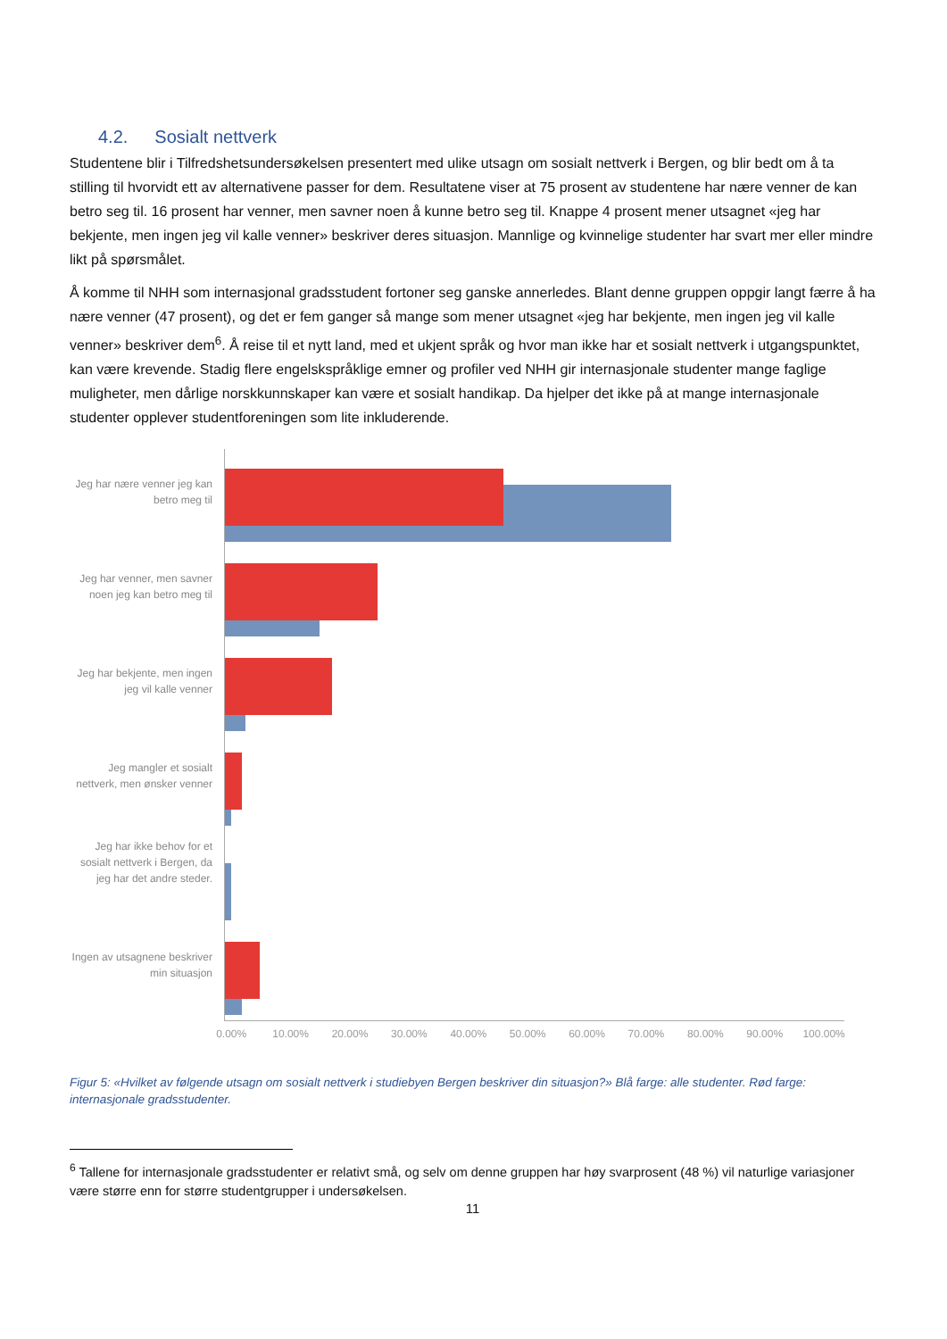4.2. Sosialt nettverk
Studentene blir i Tilfredshetsundersøkelsen presentert med ulike utsagn om sosialt nettverk i Bergen, og blir bedt om å ta stilling til hvorvidt ett av alternativene passer for dem. Resultatene viser at 75 prosent av studentene har nære venner de kan betro seg til. 16 prosent har venner, men savner noen å kunne betro seg til. Knappe 4 prosent mener utsagnet «jeg har bekjente, men ingen jeg vil kalle venner» beskriver deres situasjon. Mannlige og kvinnelige studenter har svart mer eller mindre likt på spørsmålet.
Å komme til NHH som internasjonal gradsstudent fortoner seg ganske annerledes. Blant denne gruppen oppgir langt færre å ha nære venner (47 prosent), og det er fem ganger så mange som mener utsagnet «jeg har bekjente, men ingen jeg vil kalle venner» beskriver dem<sup>6</sup>. Å reise til et nytt land, med et ukjent språk og hvor man ikke har et sosialt nettverk i utgangspunktet, kan være krevende. Stadig flere engelskspråklige emner og profiler ved NHH gir internasjonale studenter mange faglige muligheter, men dårlige norskkunnskaper kan være et sosialt handikap. Da hjelper det ikke på at mange internasjonale studenter opplever studentforeningen som lite inkluderende.
Jeg har nære venner jeg kan betro meg til
Jeg har venner, men savner noen jeg kan betro meg til
Jeg har bekjente, men ingen jeg vil kalle venner
Jeg mangler et sosialt nettverk, men ønsker venner
Jeg har ikke behov for et sosialt nettverk i Bergen, da jeg har det andre steder.
Ingen av utsagnene beskriver min situasjon
0.00% 10.00% 20.00% 30.00% 40.00% 50.00% 60.00% 70.00% 80.00% 90.00% 100.00%
Figur 5: «Hvilket av følgende utsagn om sosialt nettverk i studiebyen Bergen beskriver din situasjon?» Blå farge: alle studenter. Rød farge: internasjonale gradsstudenter.
<sup>6</sup> Tallene for internasjonale gradsstudenter er relativt små, og selv om denne gruppen har høy svarprosent (48 %) vil naturlige variasjoner være større enn for større studentgrupper i undersøkelsen.
11